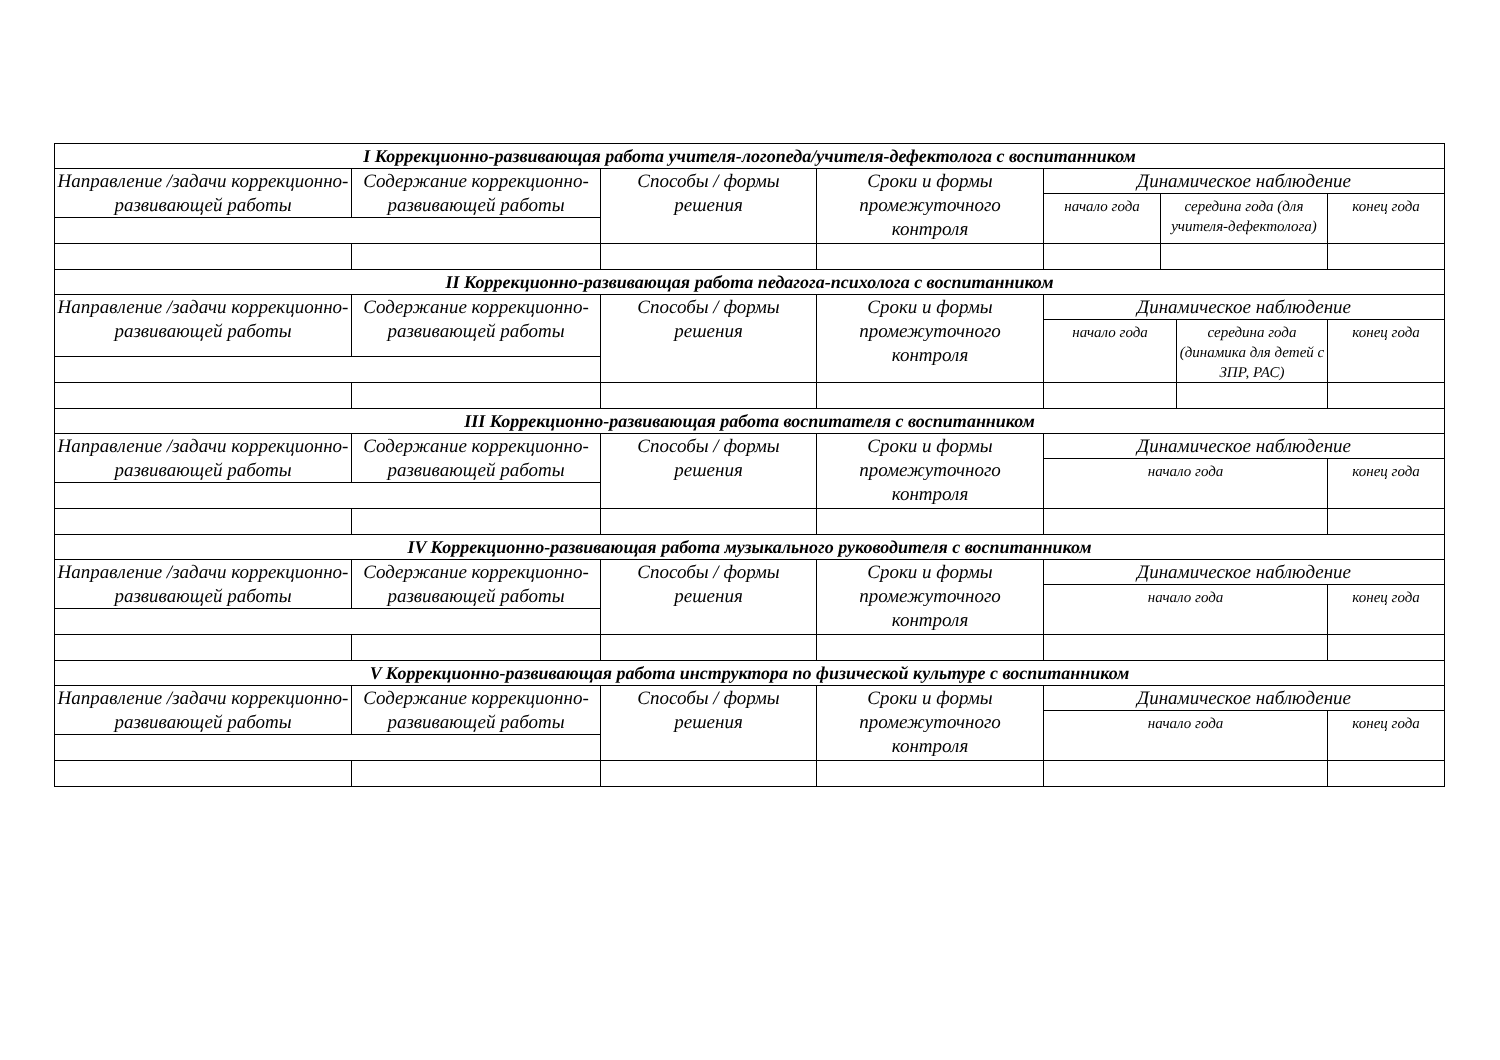| I Коррекционно-развивающая работа учителя-логопеда/учителя-дефектолога с воспитанником | | | | | | | |
| Направление /задачи коррекционно-развивающей работы | Содержание коррекционно-развивающей работы | Способы / формы решения | Сроки и формы промежуточного контроля | Динамическое наблюдение | | | |
| | | | | начало года | середина года (для учителя-дефектолога) | | конец года |
| II Коррекционно-развивающая работа педагога-психолога с воспитанником | | | | | | | |
| Направление /задачи коррекционно-развивающей работы | Содержание коррекционно-развивающей работы | Способы / формы решения | Сроки и формы промежуточного контроля | Динамическое наблюдение | | | |
| | | | | начало года | | середина года (динамика для детей с ЗПР, РАС) | конец года |
| III Коррекционно-развивающая работа воспитателя с воспитанником | | | | | | | |
| Направление /задачи коррекционно-развивающей работы | Содержание коррекционно-развивающей работы | Способы / формы решения | Сроки и формы промежуточного контроля | Динамическое наблюдение | | | |
| | | | | начало года | | | конец года |
| IV Коррекционно-развивающая работа музыкального руководителя с воспитанником | | | | | | | |
| Направление /задачи коррекционно-развивающей работы | Содержание коррекционно-развивающей работы | Способы / формы решения | Сроки и формы промежуточного контроля | Динамическое наблюдение | | | |
| | | | | начало года | | | конец года |
| V Коррекционно-развивающая работа инструктора по физической культуре с воспитанником | | | | | | | |
| Направление /задачи коррекционно-развивающей работы | Содержание коррекционно-развивающей работы | Способы / формы решения | Сроки и формы промежуточного контроля | Динамическое наблюдение | | | |
| | | | | начало года | | | конец года |